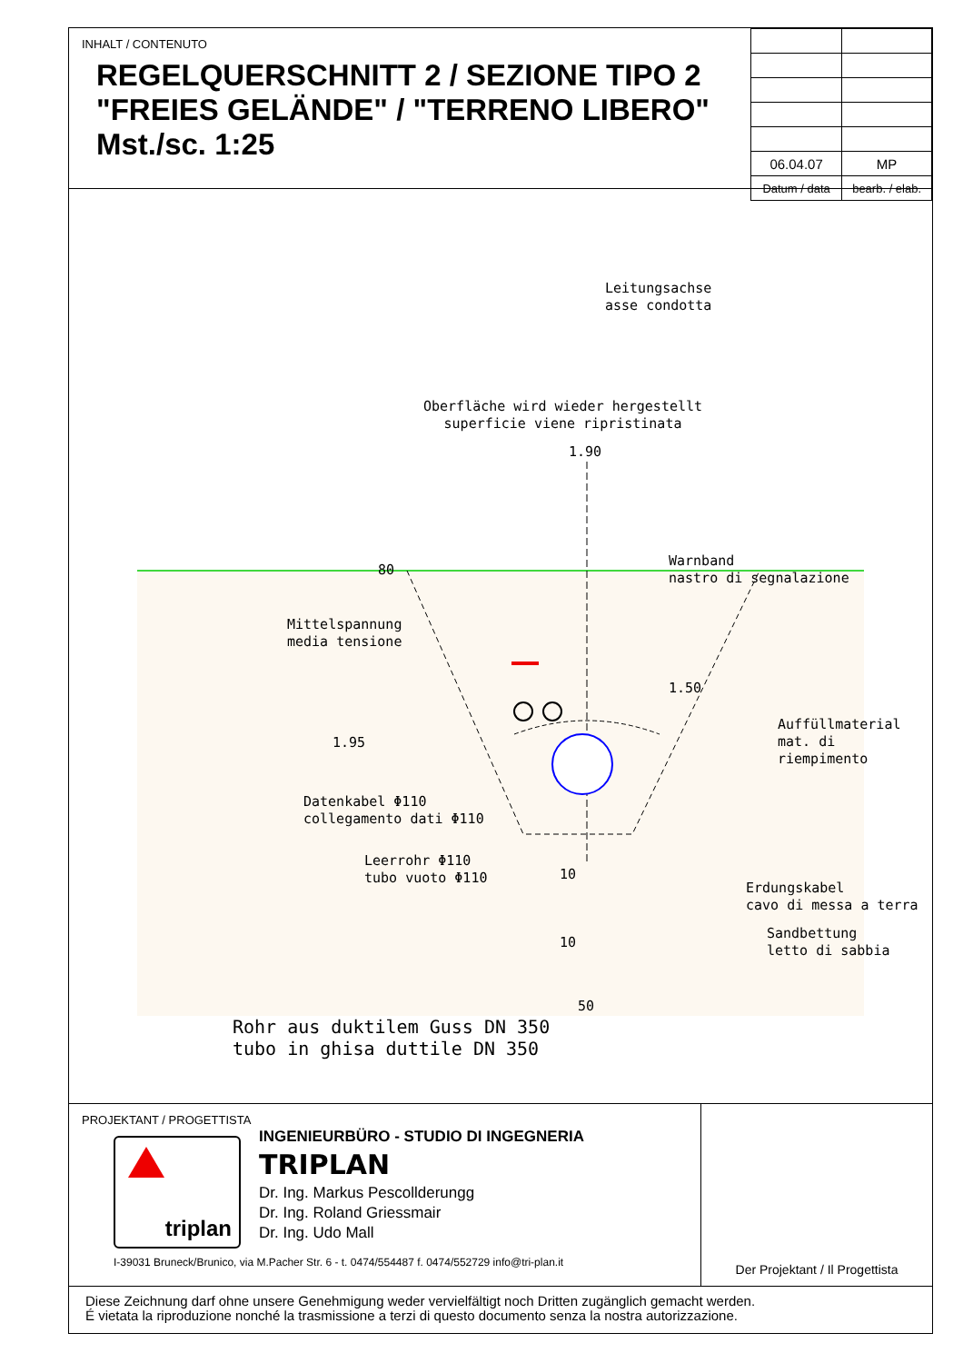INHALT / CONTENUTO
REGELQUERSCHNITT 2 / SEZIONE TIPO 2
"FREIES GELÄNDE" / "TERRENO LIBERO"
Mst./sc. 1:25
| 06.04.07 | MP |
| Datum / data | bearb. / elab. |
Leitungsachse
asse condotta
Oberfläche wird wieder hergestellt
superficie viene ripristinata
1.90
80
Warnband
nastro di segnalazione
Mittelspannung
media tensione
1.50
Auffüllmaterial
mat. di riempimento
1.95
Datenkabel Φ110
collegamento dati Φ110
Leerrohr Φ110
tubo vuoto Φ110
10
Erdungskabel
cavo di messa a terra
Sandbettung
letto di sabbia
10
50
Rohr aus duktilem Guss DN 350
tubo in ghisa duttile DN 350
PROJEKTANT / PROGETTISTA
triplan
INGENIEURBÜRO - STUDIO DI INGEGNERIA
TRIPLAN
Dr. Ing. Markus Pescollderungg
Dr. Ing. Roland Griessmair
Dr. Ing. Udo Mall
I-39031 Bruneck/Brunico, via M.Pacher Str. 6 - t. 0474/554487 f. 0474/552729 info@tri-plan.it
Der Projektant / Il Progettista
Diese Zeichnung darf ohne unsere Genehmigung weder vervielfältigt noch Dritten zugänglich gemacht werden.
É vietata la riproduzione nonché la trasmissione a terzi di questo documento senza la nostra autorizzazione.